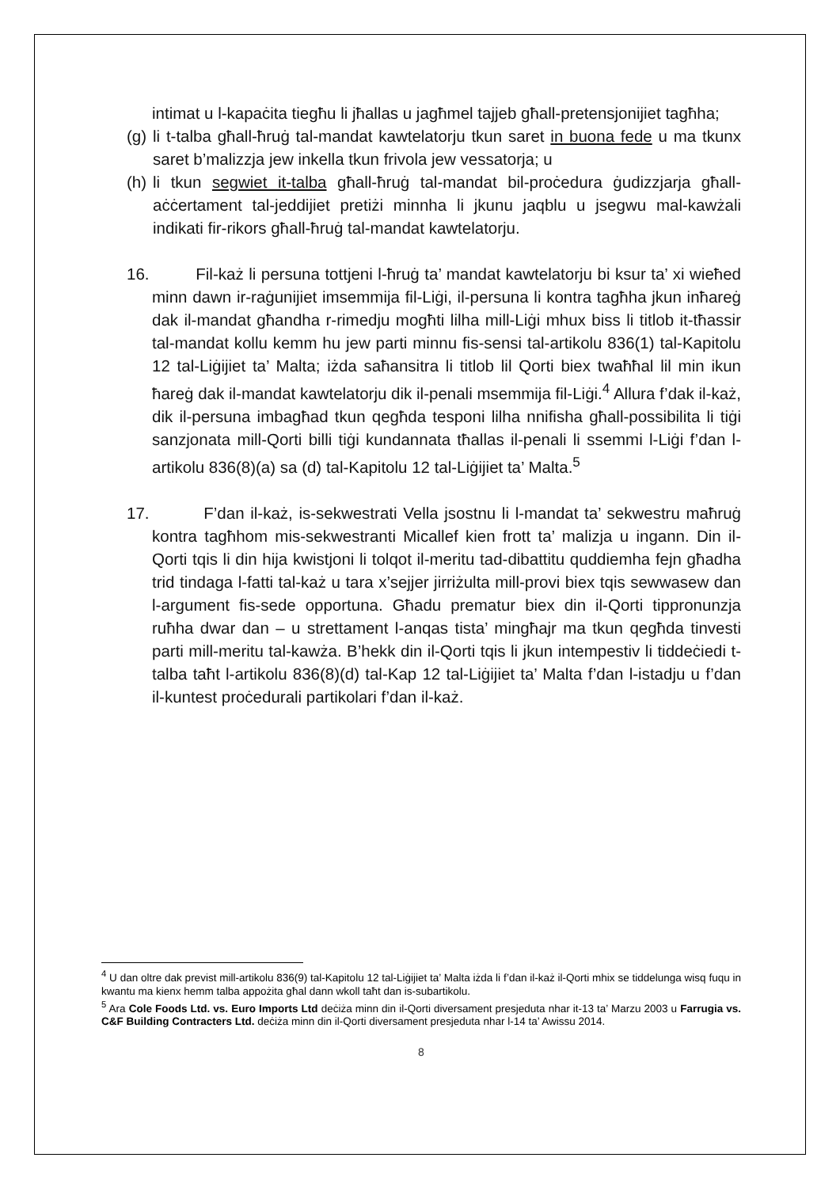intimat u l-kapaċita tiegħu li jħallas u jagħmel tajjeb għall-pretensjonijiet tagħha;
(g) li t-talba għall-ħruġ tal-mandat kawtelatorju tkun saret in buona fede u ma tkunx saret b’malizzja jew inkella tkun frivola jew vessatorja; u
(h) li tkun segwiet it-talba għall-ħruġ tal-mandat bil-proċedura ġudizzjarja għall-aċċertament tal-jeddijiet pretiżi minnha li jkunu jaqblu u jsegwu mal-kawżali indikati fir-rikors għall-ħruġ tal-mandat kawtelatorju.
16. Fil-każ li persuna tottjeni l-ħruġ ta’ mandat kawtelatorju bi ksur ta’ xi wieħed minn dawn ir-raġunijiet imsemmija fil-Liġi, il-persuna li kontra tagħha jkun inħareġ dak il-mandat għandha r-rimedju mogħti lilha mill-Liġi mhux biss li titlob it-tħassir tal-mandat kollu kemm hu jew parti minnu fis-sensi tal-artikolu 836(1) tal-Kapitolu 12 tal-Liġijiet ta’ Malta; iżda saħansitra li titlob lil Qorti biex twaħħal lil min ikun ħareġ dak il-mandat kawtelatorju dik il-penali msemmija fil-Liġi.<sup>4</sup> Allura f’dak il-każ, dik il-persuna imbagħad tkun qegħda tesponi lilha nnifisha għall-possibilita li tiġi sanzjonata mill-Qorti billi tiġi kundannata tħallas il-penali li ssemmi l-Liġi f’dan l-artikolu 836(8)(a) sa (d) tal-Kapitolu 12 tal-Liġijiet ta’ Malta.<sup>5</sup>
17. F’dan il-każ, is-sekwestrati Vella jsostnu li l-mandat ta’ sekwestru maħruġ kontra tagħhom mis-sekwestranti Micallef kien frott ta’ malizja u ingann. Din il-Qorti tqis li din hija kwistjoni li tolqot il-meritu tad-dibattitu quddiemha fejn għadha trid tindaga l-fatti tal-każ u tara x’sejjer jirriżulta mill-provi biex tqis sewwasew dan l-argument fis-sede opportuna. Għadu prematur biex din il-Qorti tippronunzja ruħha dwar dan – u strettament l-anqas tista’ mingħajr ma tkun qegħda tinvesti parti mill-meritu tal-kawża. B’hekk din il-Qorti tqis li jkun intempestiv li tiddeċiedi t-talba taħt l-artikolu 836(8)(d) tal-Kap 12 tal-Liġijiet ta’ Malta f’dan l-istadju u f’dan il-kuntest proċedurali partikolari f’dan il-każ.
<sup>4</sup> U dan oltre dak previst mill-artikolu 836(9) tal-Kapitolu 12 tal-Liġijiet ta’ Malta iżda li f’dan il-każ il-Qorti mhix se tiddelunga wisq fuqu in kwantu ma kienx hemm talba appożita għal dann wkoll taħt dan is-subartikolu.
<sup>5</sup> Ara Cole Foods Ltd. vs. Euro Imports Ltd deċiża minn din il-Qorti diversament presjeduta nhar it-13 ta’ Marzu 2003 u Farrugia vs. C&F Building Contracters Ltd. deċiża minn din il-Qorti diversament presjeduta nhar l-14 ta’ Awissu 2014.
8